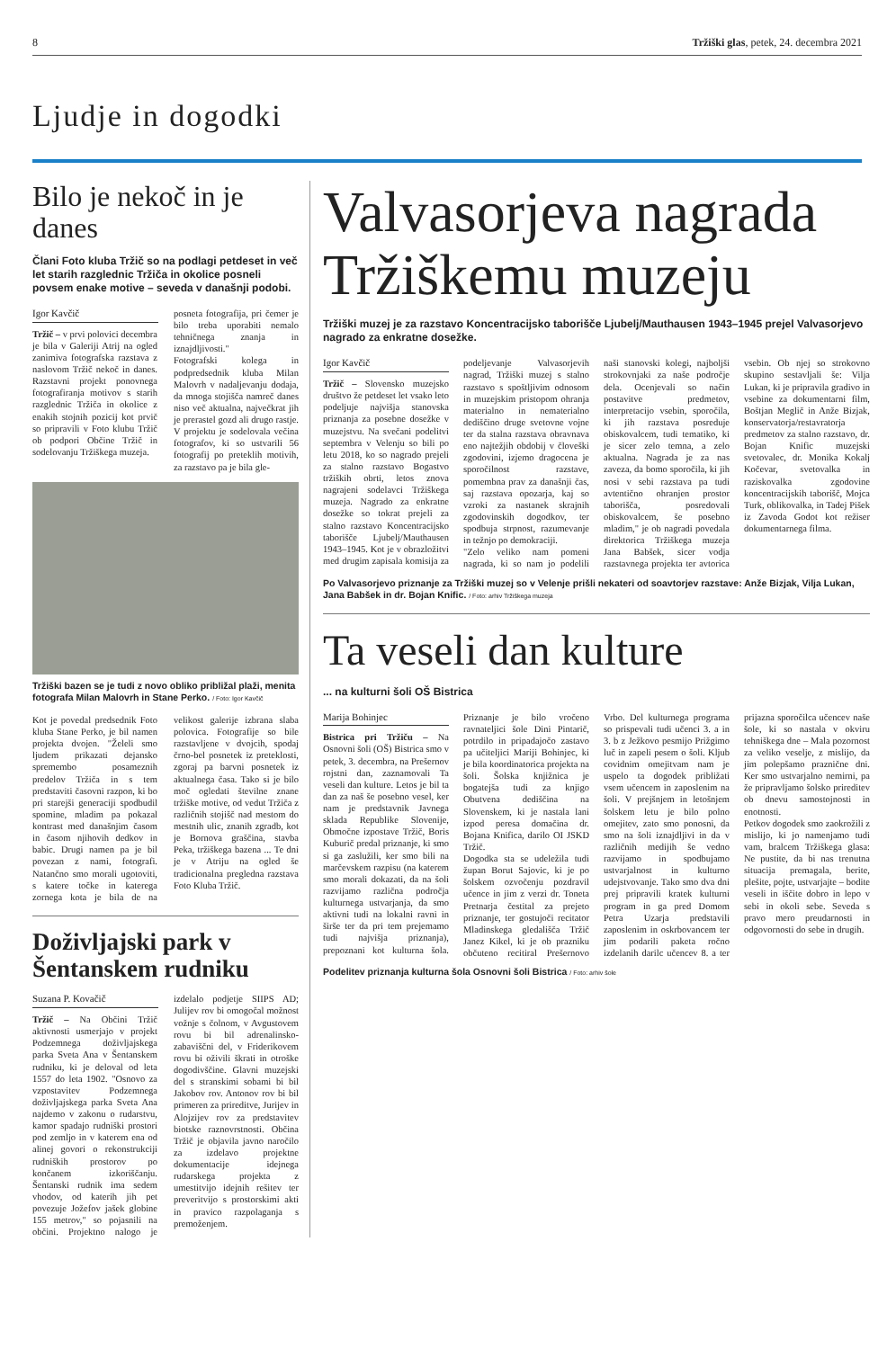8 Tržiški glas, petek, 24. decembra 2021
Ljudje in dogodki
Bilo je nekoč in je danes
Člani Foto kluba Tržič so na podlagi petdeset in več let starih razglednic Tržiča in okolice posneli povsem enake motive – seveda v današnji podobi.
Igor Kavčič
Tržič – v prvi polovici decembra je bila v Galeriji Atrij na ogled zanimiva fotografska razstava z naslovom Tržič nekoč in danes. Razstavni projekt ponovnega fotografiranja motivov s starih razglednic Tržiča in okolice z enakih stojnih pozicij kot prvič so pripravili v Foto klubu Tržič ob podpori Občine Tržič in sodelovanju Tržiškega muzeja.
posneta fotografija, pri čemer je bilo treba uporabiti nemalo tehničnega znanja in iznajdljivosti."
Fotografski kolega in podpredsednik kluba Milan Malovrh v nadaljevanju dodaja, da mnoga stojišča namreč danes niso več aktualna, največkrat jih je prerastel gozd ali drugo rastje. V projektu je sodelovala večina fotografov, ki so ustvarili 56 fotografij po preteklih motivih, za razstavo pa je bila gle-
Tržiški bazen se je tudi z novo obliko približal plaži, menita fotografa Milan Malovrh in Stane Perko. / Foto: Igor Kavčič
Kot je povedal predsednik Foto kluba Stane Perko, je bil namen projekta dvojen. "Želeli smo ljudem prikazati dejansko spremembo posameznih predelov Tržiča in s tem predstaviti časovni razpon, ki bo pri starejši generaciji spodbudil spomine, mladim pa pokazal kontrast med današnjim časom in časom njihovih dedkov in babic. Drugi namen pa je bil povezan z nami, fotografi. Natančno smo morali ugotoviti, s katere točke in katerega zornega kota je bila de na velikost galerije izbrana slaba polovica. Fotografije so bile razstavljene v dvojcih, spodaj črno-bel posnetek iz preteklosti, zgoraj pa barvni posnetek iz aktualnega časa. Tako si je bilo moč ogledati številne znane tržiške motive, od vedut Tržiča z različnih stojišč nad mestom do mestnih ulic, znanih zgradb, kot je Bornova graščina, stavba Peka, tržiškega bazena ... Te dni je v Atriju na ogled še tradicionalna pregledna razstava Foto Kluba Tržič.
Doživljajski park v Šentanskem rudniku
Suzana P. Kovačič
Tržič – Na Občini Tržič aktivnosti usmerjajo v projekt Podzemnega doživljajskega parka Sveta Ana v Šentanskem rudniku, ki je deloval od leta 1557 do leta 1902. "Osnovo za vzpostavitev Podzemnega doživljajskega parka Sveta Ana najdemo v zakonu o rudarstvu, kamor spadajo rudniški prostori pod zemljo in v katerem ena od alinej govori o rekonstrukciji rudniških prostorov po končanem izkoriščanju. Šentanski rudnik ima sedem vhodov, od katerih jih pet povezuje Jožefov jašek globine 155 metrov," so pojasnili na občini. Projektno nalogo je izdelalo podjetje SIIPS AD; Julijev rov bi omogočal možnost vožnje s čolnom, v Avgustovem rovu bi bil adrenalinsko-zabaviščni del, v Friderikovem rovu bi oživili škrati in otroške dogodivščine. Glavni muzejski del s stranskimi sobami bi bil Jakobov rov. Antonov rov bi bil primeren za prireditve, Jurijev in Alojzijev rov za predstavitev biotske raznovrstnosti. Občina Tržič je objavila javno naročilo za izdelavo projektne dokumentacije idejnega rudarskega projekta z umestitvijo idejnih rešitev ter preveritvijo s prostorskimi akti in pravico razpolaganja s premoženjem.
Valvasorjeva nagrada Tržiškemu muzeju
Tržiški muzej je za razstavo Koncentracijsko taborišče Ljubelj/Mauthausen 1943–1945 prejel Valvasorjevo nagrado za enkratne dosežke.
Igor Kavčič
Tržič – Slovensko muzejsko društvo že petdeset let vsako leto podeljuje najvišja stanovska priznanja za posebne dosežke v muzejstvu. Na svečani podelitvi septembra v Velenju so bili po letu 2018, ko so nagrado prejeli za stalno razstavo Bogastvo tržiških obrti, letos znova nagrajeni sodelavci Tržiškega muzeja. Nagrado za enkratne dosežke so tokrat prejeli za stalno razstavo Koncentracijsko taborišče Ljubelj/Mauthausen 1943–1945. Kot je v obrazložitvi med drugim zapisala komisija za podeljevanje Valvasorjevih nagrad, Tržiški muzej s stalno razstavo s spoštljivim odnosom in muzejskim pristopom ohranja materialno in nematerialno dediščino druge svetovne vojne ter da stalna razstava obravnava eno najtežjih obdobij v človeški zgodovini, izjemo dragocena je sporočilnost razstave, pomembna prav za današnji čas, saj razstava opozarja, kaj so vzroki za nastanek skrajnih zgodovinskih dogodkov, ter spodbuja strpnost, razumevanje in težnjo po demokraciji.
"Zelo veliko nam pomeni nagrada, ki so nam jo podelili naši stanovski kolegi, najboljši strokovnjaki za naše področje dela. Ocenjevali so način postavitve predmetov, interpretacijo vsebin, sporočila, ki jih razstava posreduje obiskovalcem, tudi tematiko, ki je sicer zelo temna, a zelo aktualna. Nagrada je za nas zaveza, da bomo sporočila, ki jih nosi v sebi razstava pa tudi avtentično ohranjen prostor taborišča, posredovali obiskovalcem, še posebno mladim," je ob nagradi povedala direktorica Tržiškega muzeja Jana Babšek, sicer vodja razstavnega projekta ter avtorica vsebin. Ob njej so strokovno skupino sestavljali še: Vilja Lukan, ki je pripravila gradivo in vsebine za dokumentarni film, Boštjan Meglič in Anže Bizjak, konservatorja/restavratorja predmetov za stalno razstavo, dr. Bojan Knific muzejski svetovalec, dr. Monika Kokalj Kočevar, svetovalka in raziskovalka zgodovine koncentracijskih taborišč, Mojca Turk, oblikovalka, in Tadej Pišek iz Zavoda Godot kot režiser dokumentarnega filma.
Po Valvasorjevo priznanje za Tržiški muzej so v Velenje prišli nekateri od soavtorjev razstave: Anže Bizjak, Vilja Lukan, Jana Babšek in dr. Bojan Knific. / Foto: arhiv Tržiškega muzeja
Ta veseli dan kulture
... na kulturni šoli OŠ Bistrica
Marija Bohinjec
Bistrica pri Tržiču – Na Osnovni šoli (OŠ) Bistrica smo v petek, 3. decembra, na Prešernov rojstni dan, zaznamovali Ta veseli dan kulture. Letos je bil ta dan za naš še posebno vesel, ker nam je predstavnik Javnega sklada Republike Slovenije, Območne izpostave Tržič, Boris Kuburič predal priznanje, ki smo si ga zaslužili, ker smo bili na marčevskem razpisu (na katerem smo morali dokazati, da na šoli razvijamo različna področja kulturnega ustvarjanja, da smo aktivni tudi na lokalni ravni in širše ter da pri tem prejemamo tudi najvišja priznanja), prepoznani kot kulturna šola. Priznanje je bilo vročeno ravnateljici šole Dini Pintarič, potrdilo in pripadajočo zastavo pa učiteljici Mariji Bohinjec, ki je bila koordinatorica projekta na šoli. Šolska knjižnica je bogatejša tudi za knjigo Obutvena dediščina na Slovenskem, ki je nastala lani izpod peresa domačina dr. Bojana Knifica, darilo OI JSKD Tržič.
Dogodka sta se udeležila tudi župan Borut Sajovic, ki je po šolskem ozvočenju pozdravil učence in jim z verzi dr. Toneta Pretnarja čestital za prejeto priznanje, ter gostujoči recitator Mladinskega gledališča Tržič Janez Kikel, ki je ob prazniku občuteno recitiral Prešernovo Vrbo. Del kulturnega programa so prispevali tudi učenci 3. a in 3. b z Ježkovo pesmijo Prižgimo luč in zapeli pesem o šoli. Kljub covidnim omejitvam nam je uspelo ta dogodek približati vsem učencem in zaposlenim na šoli. V prejšnjem in letošnjem šolskem letu je bilo polno omejitev, zato smo ponosni, da smo na šoli iznajdljivi in da v različnih medijih še vedno razvijamo in spodbujamo ustvarjalnost in kulturno udejstvovanje. Tako smo dva dni prej pripravili kratek kulturni program in ga pred Domom Petra Uzarja predstavili zaposlenim in oskrbovancem ter jim podarili paketa ročno izdelanih darilc učencev 8. a ter prijazna sporočilca učencev naše šole, ki so nastala v okviru tehniškega dne – Mala pozornost za veliko veselje, z mislijo, da jim polepšamo praznične dni. Ker smo ustvarjalno nemirni, pa že pripravljamo šolsko prireditev ob dnevu samostojnosti in enotnosti.
Petkov dogodek smo zaokrožili z mislijo, ki jo namenjamo tudi vam, bralcem Tržiškega glasa: Ne pustite, da bi nas trenutna situacija premagala, berite, plešite, pojte, ustvarjajte – bodite veseli in iščite dobro in lepo v sebi in okoli sebe. Seveda s pravo mero preudarnosti in odgovornosti do sebe in drugih.
Podelitev priznanja kulturna šola Osnovni šoli Bistrica / Foto: arhiv šole